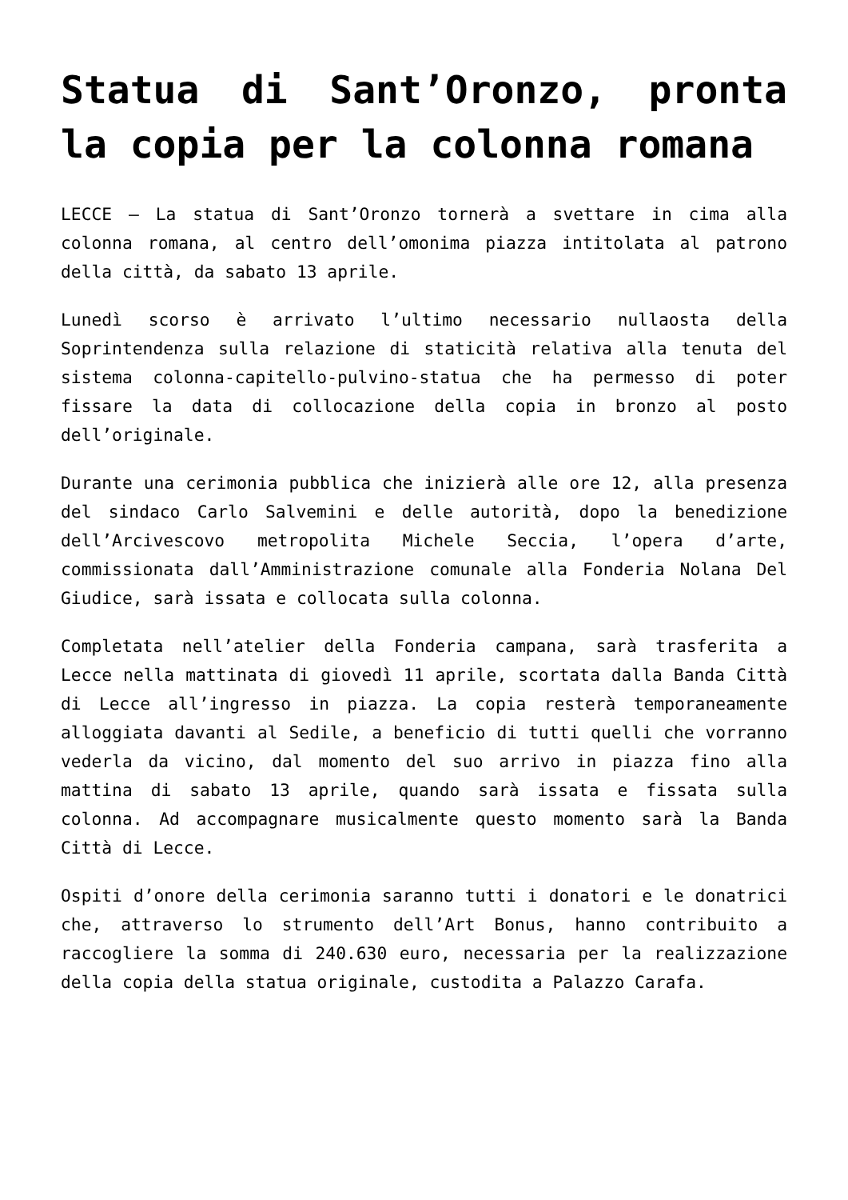Statua di Sant’Oronzo, pronta la copia per la colonna romana
LECCE – La statua di Sant’Oronzo tornerà a svettare in cima alla colonna romana, al centro dell’omonima piazza intitolata al patrono della città, da sabato 13 aprile.
Lunedì scorso è arrivato l’ultimo necessario nullaosta della Soprintendenza sulla relazione di staticità relativa alla tenuta del sistema colonna-capitello-pulvino-statua che ha permesso di poter fissare la data di collocazione della copia in bronzo al posto dell’originale.
Durante una cerimonia pubblica che inizierà alle ore 12, alla presenza del sindaco Carlo Salvemini e delle autorità, dopo la benedizione dell’Arcivescovo metropolita Michele Seccia, l’opera d’arte, commissionata dall’Amministrazione comunale alla Fonderia Nolana Del Giudice, sarà issata e collocata sulla colonna.
Completata nell’atelier della Fonderia campana, sarà trasferita a Lecce nella mattinata di giovedì 11 aprile, scortata dalla Banda Città di Lecce all’ingresso in piazza. La copia resterà temporaneamente alloggiata davanti al Sedile, a beneficio di tutti quelli che vorranno vederla da vicino, dal momento del suo arrivo in piazza fino alla mattina di sabato 13 aprile, quando sarà issata e fissata sulla colonna. Ad accompagnare musicalmente questo momento sarà la Banda Città di Lecce.
Ospiti d’onore della cerimonia saranno tutti i donatori e le donatrici che, attraverso lo strumento dell’Art Bonus, hanno contribuito a raccogliere la somma di 240.630 euro, necessaria per la realizzazione della copia della statua originale, custodita a Palazzo Carafa.